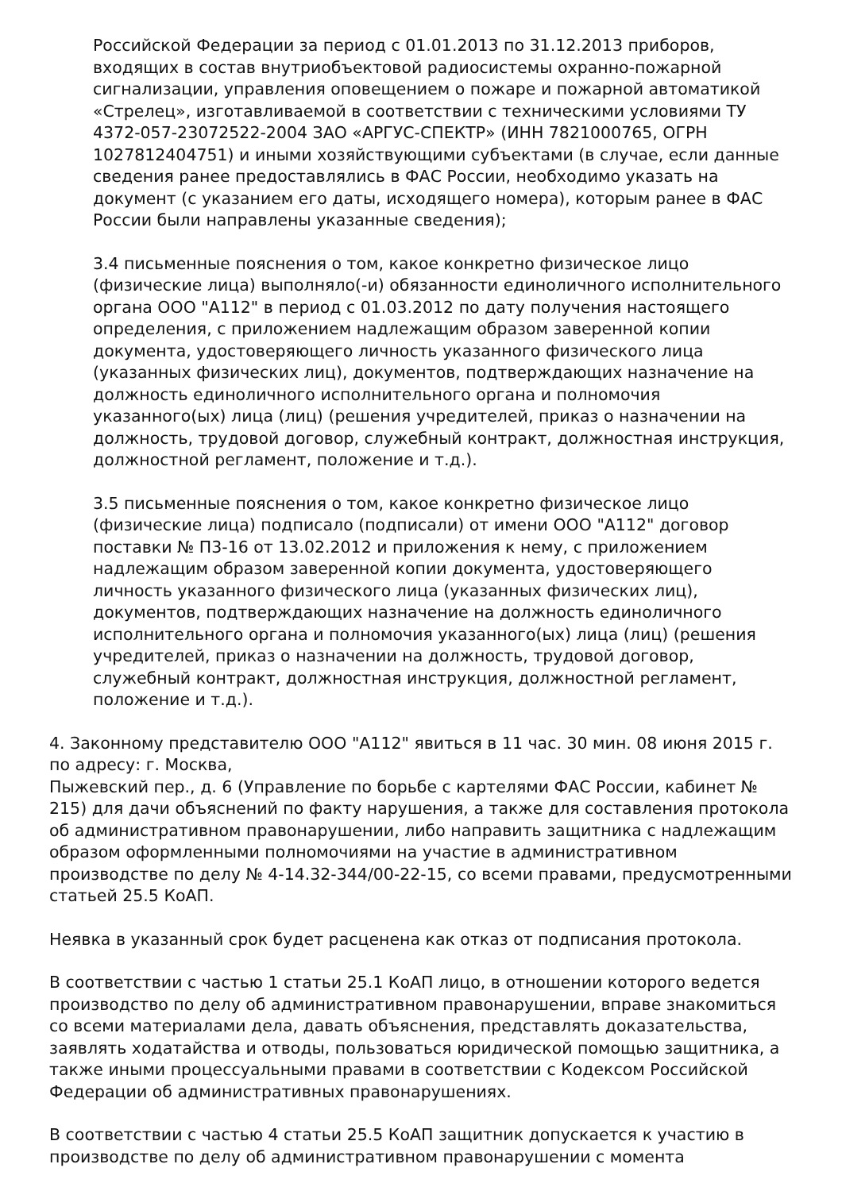Российской Федерации за период с 01.01.2013 по 31.12.2013 приборов, входящих в состав внутриобъектовой радиосистемы охранно-пожарной сигнализации, управления оповещением о пожаре и пожарной автоматикой «Стрелец», изготавливаемой в соответствии с техническими условиями ТУ 4372-057-23072522-2004 ЗАО «АРГУС-СПЕКТР» (ИНН 7821000765, ОГРН 1027812404751) и иными хозяйствующими субъектами (в случае, если данные сведения ранее предоставлялись в ФАС России, необходимо указать на документ (с указанием его даты, исходящего номера), которым ранее в ФАС России были направлены указанные сведения);
3.4 письменные пояснения о том, какое конкретно физическое лицо (физические лица) выполняло(-и) обязанности единоличного исполнительного органа ООО "А112" в период с 01.03.2012 по дату получения настоящего определения, с приложением надлежащим образом заверенной копии документа, удостоверяющего личность указанного физического лица (указанных физических лиц), документов, подтверждающих назначение на должность единоличного исполнительного органа и полномочия указанного(ых) лица (лиц) (решения учредителей, приказ о назначении на должность, трудовой договор, служебный контракт, должностная инструкция, должностной регламент, положение и т.д.).
3.5 письменные пояснения о том, какое конкретно физическое лицо (физические лица) подписало (подписали) от имени ООО "А112" договор поставки № П3-16 от 13.02.2012 и приложения к нему, с приложением надлежащим образом заверенной копии документа, удостоверяющего личность указанного физического лица (указанных физических лиц), документов, подтверждающих назначение на должность единоличного исполнительного органа и полномочия указанного(ых) лица (лиц) (решения учредителей, приказ о назначении на должность, трудовой договор, служебный контракт, должностная инструкция, должностной регламент, положение и т.д.).
4. Законному представителю ООО "А112" явиться в 11 час. 30 мин. 08 июня 2015 г. по адресу: г. Москва,
Пыжевский пер., д. 6 (Управление по борьбе с картелями ФАС России, кабинет № 215) для дачи объяснений по факту нарушения, а также для составления протокола об административном правонарушении, либо направить защитника с надлежащим образом оформленными полномочиями на участие в административном производстве по делу № 4-14.32-344/00-22-15, со всеми правами, предусмотренными статьей 25.5 КоАП.
Неявка в указанный срок будет расценена как отказ от подписания протокола.
В соответствии с частью 1 статьи 25.1 КоАП лицо, в отношении которого ведется производство по делу об административном правонарушении, вправе знакомиться со всеми материалами дела, давать объяснения, представлять доказательства, заявлять ходатайства и отводы, пользоваться юридической помощью защитника, а также иными процессуальными правами в соответствии с Кодексом Российской Федерации об административных правонарушениях.
В соответствии с частью 4 статьи 25.5 КоАП защитник допускается к участию в производстве по делу об административном правонарушении с момента